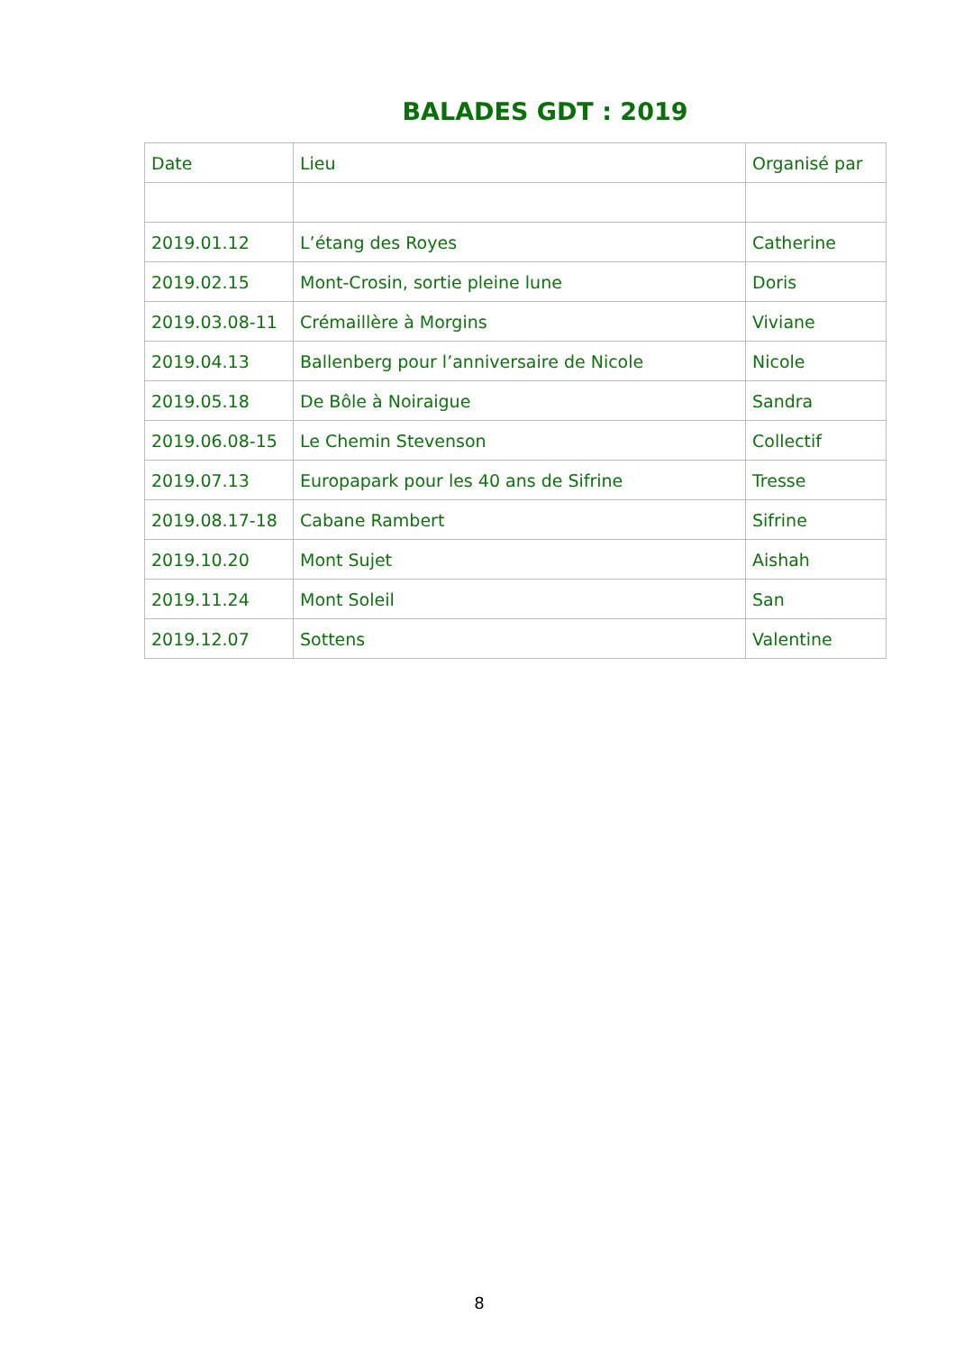BALADES GDT : 2019
| Date | Lieu | Organisé par |
| 2019.01.12 | L’étang des Royes | Catherine |
| 2019.02.15 | Mont-Crosin, sortie pleine lune | Doris |
| 2019.03.08-11 | Crémaillère à Morgins | Viviane |
| 2019.04.13 | Ballenberg pour l’anniversaire de Nicole | Nicole |
| 2019.05.18 | De Bôle à Noiraigue | Sandra |
| 2019.06.08-15 | Le Chemin Stevenson | Collectif |
| 2019.07.13 | Europapark pour les 40 ans de Sifrine | Tresse |
| 2019.08.17-18 | Cabane Rambert | Sifrine |
| 2019.10.20 | Mont Sujet | Aishah |
| 2019.11.24 | Mont Soleil | San |
| 2019.12.07 | Sottens | Valentine |
8